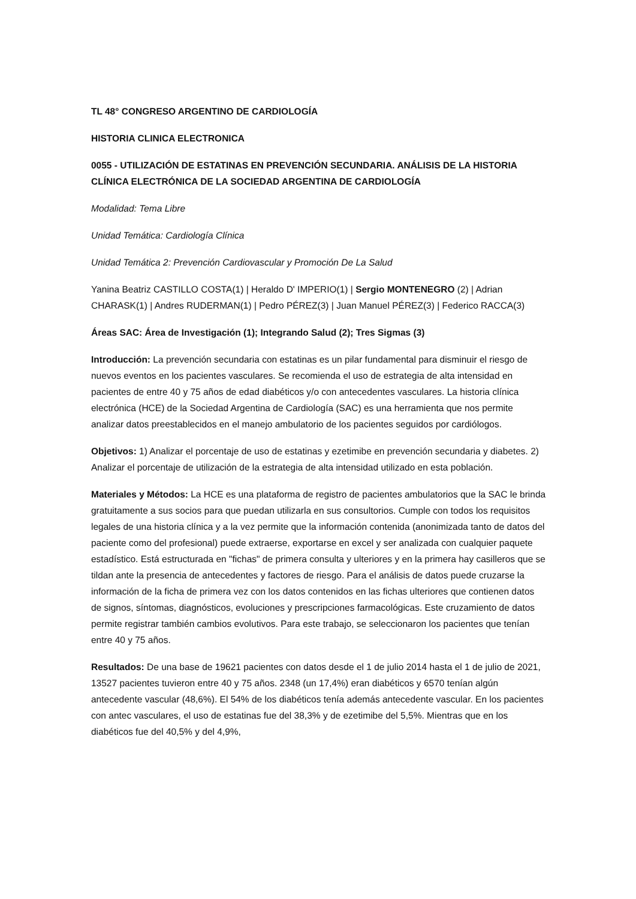TL 48° CONGRESO ARGENTINO DE CARDIOLOGÍA
HISTORIA CLINICA ELECTRONICA
0055 - UTILIZACIÓN DE ESTATINAS EN PREVENCIÓN SECUNDARIA. ANÁLISIS DE LA HISTORIA CLÍNICA ELECTRÓNICA DE LA SOCIEDAD ARGENTINA DE CARDIOLOGÍA
Modalidad: Tema Libre
Unidad Temática: Cardiología Clínica
Unidad Temática 2: Prevención Cardiovascular y Promoción De La Salud
Yanina Beatriz CASTILLO COSTA(1) | Heraldo D' IMPERIO(1) | Sergio MONTENEGRO (2) | Adrian CHARASK(1) | Andres RUDERMAN(1) | Pedro PÉREZ(3) | Juan Manuel PÉREZ(3) | Federico RACCA(3)
Áreas SAC: Área de Investigación (1); Integrando Salud (2); Tres Sigmas (3)
Introducción: La prevención secundaria con estatinas es un pilar fundamental para disminuir el riesgo de nuevos eventos en los pacientes vasculares. Se recomienda el uso de estrategia de alta intensidad en pacientes de entre 40 y 75 años de edad diabéticos y/o con antecedentes vasculares. La historia clínica electrónica (HCE) de la Sociedad Argentina de Cardiología (SAC) es una herramienta que nos permite analizar datos preestablecidos en el manejo ambulatorio de los pacientes seguidos por cardiólogos.
Objetivos: 1) Analizar el porcentaje de uso de estatinas y ezetimibe en prevención secundaria y diabetes. 2) Analizar el porcentaje de utilización de la estrategia de alta intensidad utilizado en esta población.
Materiales y Métodos: La HCE es una plataforma de registro de pacientes ambulatorios que la SAC le brinda gratuitamente a sus socios para que puedan utilizarla en sus consultorios. Cumple con todos los requisitos legales de una historia clínica y a la vez permite que la información contenida (anonimizada tanto de datos del paciente como del profesional) puede extraerse, exportarse en excel y ser analizada con cualquier paquete estadístico. Está estructurada en "fichas" de primera consulta y ulteriores y en la primera hay casilleros que se tildan ante la presencia de antecedentes y factores de riesgo. Para el análisis de datos puede cruzarse la información de la ficha de primera vez con los datos contenidos en las fichas ulteriores que contienen datos de signos, síntomas, diagnósticos, evoluciones y prescripciones farmacológicas. Este cruzamiento de datos permite registrar también cambios evolutivos. Para este trabajo, se seleccionaron los pacientes que tenían entre 40 y 75 años.
Resultados: De una base de 19621 pacientes con datos desde el 1 de julio 2014 hasta el 1 de julio de 2021, 13527 pacientes tuvieron entre 40 y 75 años. 2348 (un 17,4%) eran diabéticos y 6570 tenían algún antecedente vascular (48,6%). El 54% de los diabéticos tenía además antecedente vascular. En los pacientes con antec vasculares, el uso de estatinas fue del 38,3% y de ezetimibe del 5,5%. Mientras que en los diabéticos fue del 40,5% y del 4,9%,